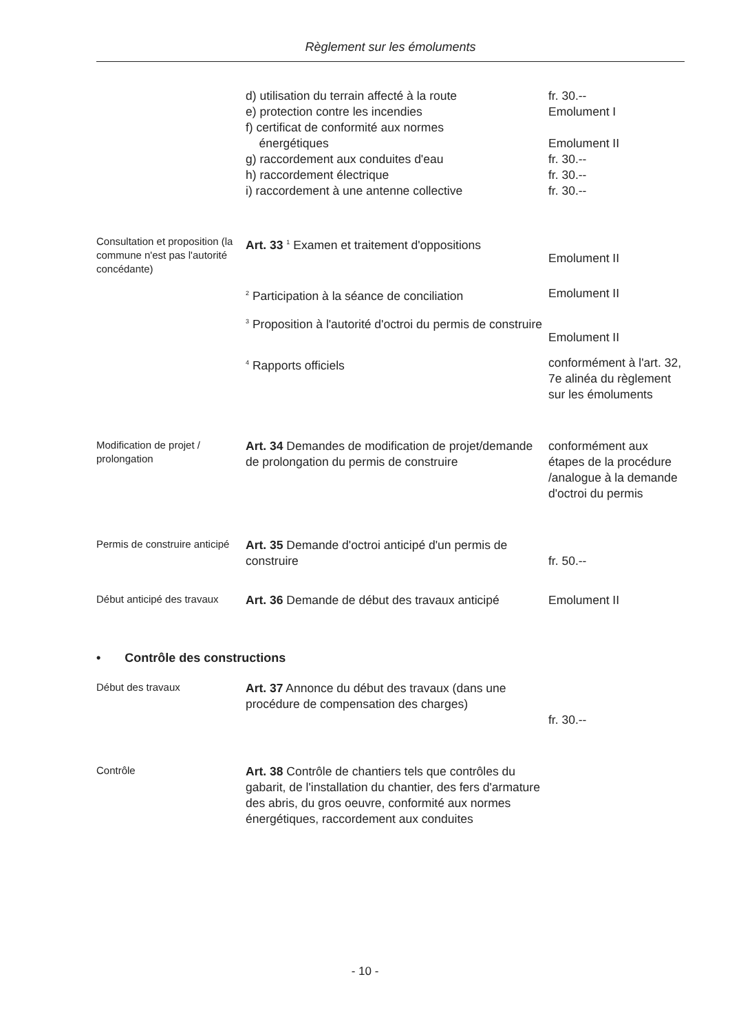Règlement sur les émoluments
d) utilisation du terrain affecté à la route
e) protection contre les incendies
f) certificat de conformité aux normes
énergétiques
g) raccordement aux conduites d'eau
h) raccordement électrique
i) raccordement à une antenne collective
fr. 30.--
Emolument I
Emolument II
fr. 30.--
fr. 30.--
fr. 30.--
Consultation et proposition (la commune n'est pas l'autorité concédante)
Art. 33 <sup>1</sup> Examen et traitement d'oppositions
Emolument II
<sup>2</sup> Participation à la séance de conciliation
Emolument II
<sup>3</sup> Proposition à l'autorité d'octroi du permis de construire
Emolument II
<sup>4</sup> Rapports officiels conformément à l'art. 32, 7e alinéa du règlement sur les émoluments
Modification de projet / prolongation
Art. 34 Demandes de modification de projet/demande de prolongation du permis de construire
conformément aux étapes de la procédure /analogue à la demande d'octroi du permis
Permis de construire anticipé
Art. 35 Demande d'octroi anticipé d'un permis de construire
fr. 50.--
Début anticipé des travaux
Art. 36 Demande de début des travaux anticipé
Emolument II
• Contrôle des constructions
Début des travaux
Art. 37 Annonce du début des travaux (dans une procédure de compensation des charges)
fr. 30.--
Contrôle
Art. 38 Contrôle de chantiers tels que contrôles du gabarit, de l'installation du chantier, des fers d'armature des abris, du gros oeuvre, conformité aux normes énergétiques, raccordement aux conduites
- 10 -